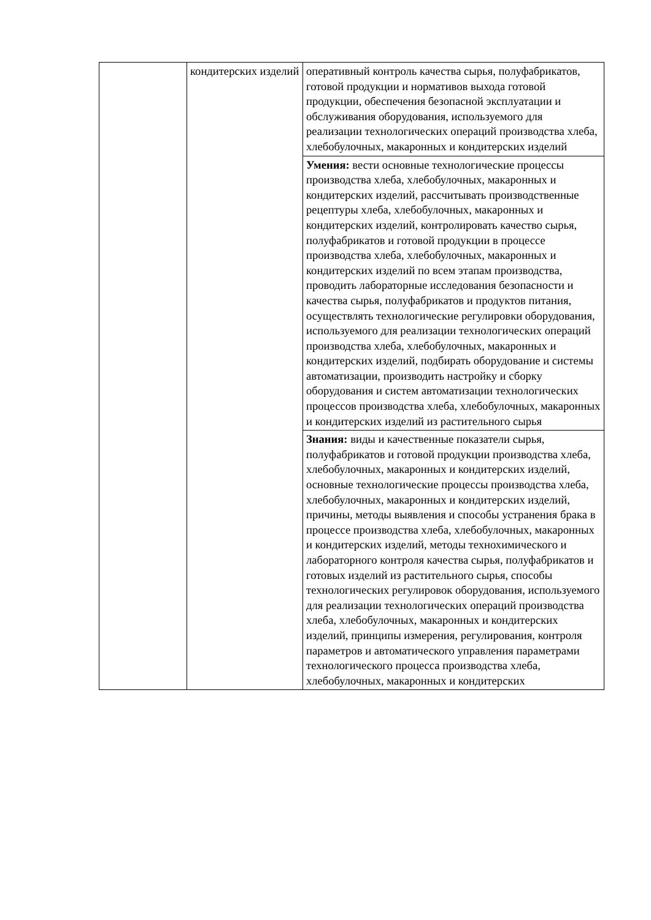| | кондитерских изделий | оперативный контроль качества сырья, полуфабрикатов, готовой продукции и нормативов выхода готовой продукции, обеспечения безопасной эксплуатации и обслуживания оборудования, используемого для реализации технологических операций производства хлеба, хлебобулочных, макаронных и кондитерских изделий |
| | | Умения: вести основные технологические процессы производства хлеба, хлебобулочных, макаронных и кондитерских изделий, рассчитывать производственные рецептуры хлеба, хлебобулочных, макаронных и кондитерских изделий, контролировать качество сырья, полуфабрикатов и готовой продукции в процессе производства хлеба, хлебобулочных, макаронных и кондитерских изделий по всем этапам производства, проводить лабораторные исследования безопасности и качества сырья, полуфабрикатов и продуктов питания, осуществлять технологические регулировки оборудования, используемого для реализации технологических операций производства хлеба, хлебобулочных, макаронных и кондитерских изделий, подбирать оборудование и системы автоматизации, производить настройку и сборку оборудования и систем автоматизации технологических процессов производства хлеба, хлебобулочных, макаронных и кондитерских изделий из растительного сырья |
| | | Знания: виды и качественные показатели сырья, полуфабрикатов и готовой продукции производства хлеба, хлебобулочных, макаронных и кондитерских изделий, основные технологические процессы производства хлеба, хлебобулочных, макаронных и кондитерских изделий, причины, методы выявления и способы устранения брака в процессе производства хлеба, хлебобулочных, макаронных и кондитерских изделий, методы технохимического и лабораторного контроля качества сырья, полуфабрикатов и готовых изделий из растительного сырья, способы технологических регулировок оборудования, используемого для реализации технологических операций производства хлеба, хлебобулочных, макаронных и кондитерских изделий, принципы измерения, регулирования, контроля параметров и автоматического управления параметрами технологического процесса производства хлеба, хлебобулочных, макаронных и кондитерских |